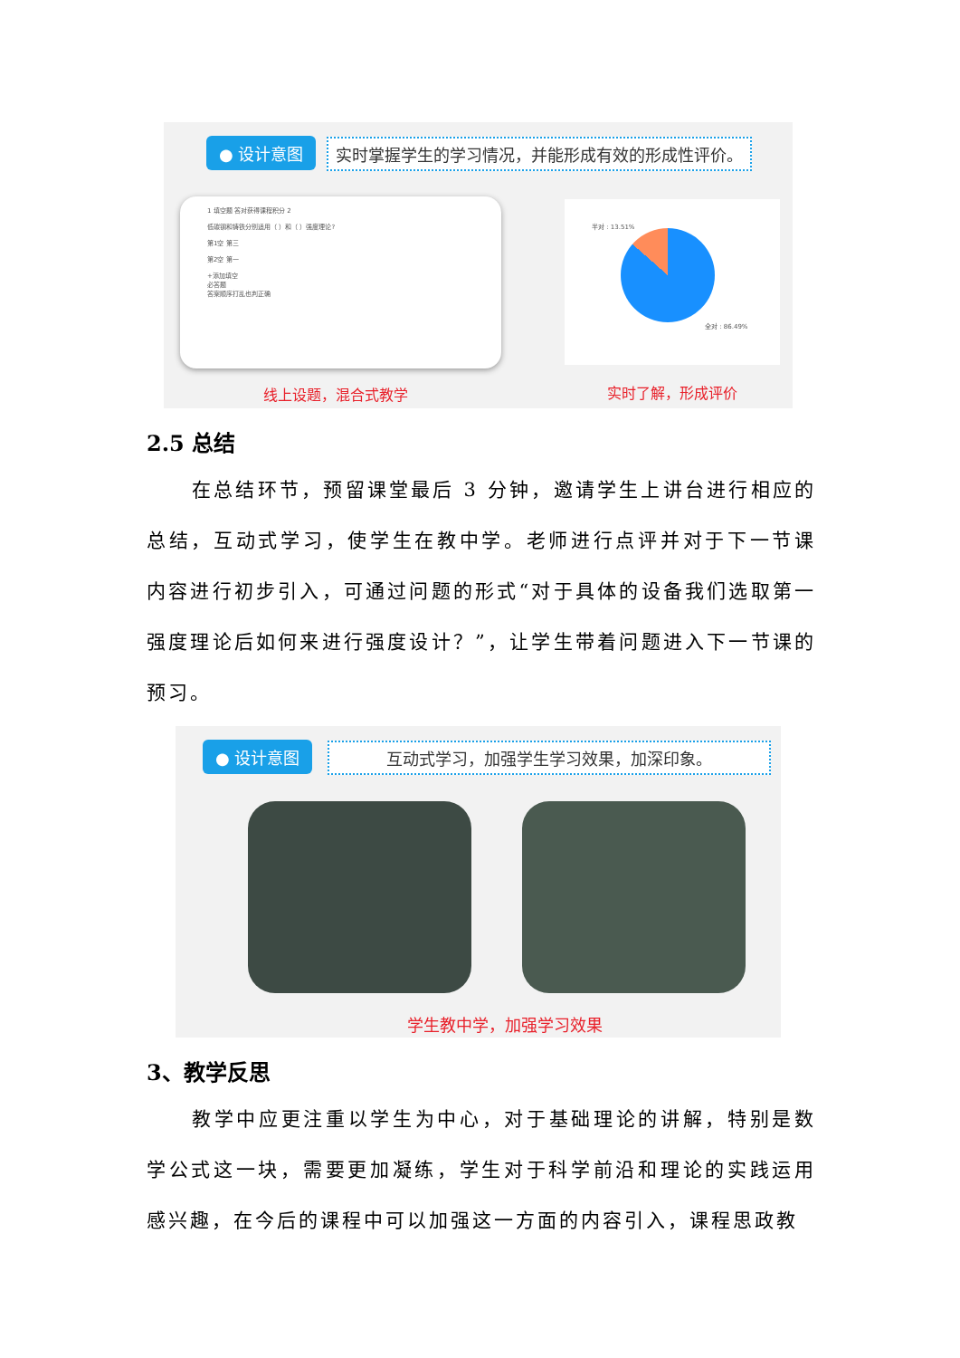● 设计意图
实时掌握学生的学习情况，并能形成有效的形成性评价。
1 填空题 答对获得课程积分 2
低碳钢和铸铁分别适用（ ）和（ ）强度理论?
第1空 第三
第2空 第一
+添加填空
必答题
答案顺序打乱也判正确
半对 : 13.51%
全对 : 86.49%
线上设题，混合式教学 实时了解，形成评价
2.5 总结
在总结环节，预留课堂最后 3 分钟，邀请学生上讲台进行相应的总结，互动式学习，使学生在教中学。老师进行点评并对于下一节课内容进行初步引入，可通过问题的形式“对于具体的设备我们选取第一强度理论后如何来进行强度设计？”，让学生带着问题进入下一节课的预习。
● 设计意图 互动式学习，加强学生学习效果，加深印象。
学生教中学，加强学习效果
3、教学反思
教学中应更注重以学生为中心，对于基础理论的讲解，特别是数学公式这一块，需要更加凝练，学生对于科学前沿和理论的实践运用感兴趣，在今后的课程中可以加强这一方面的内容引入，课程思政教